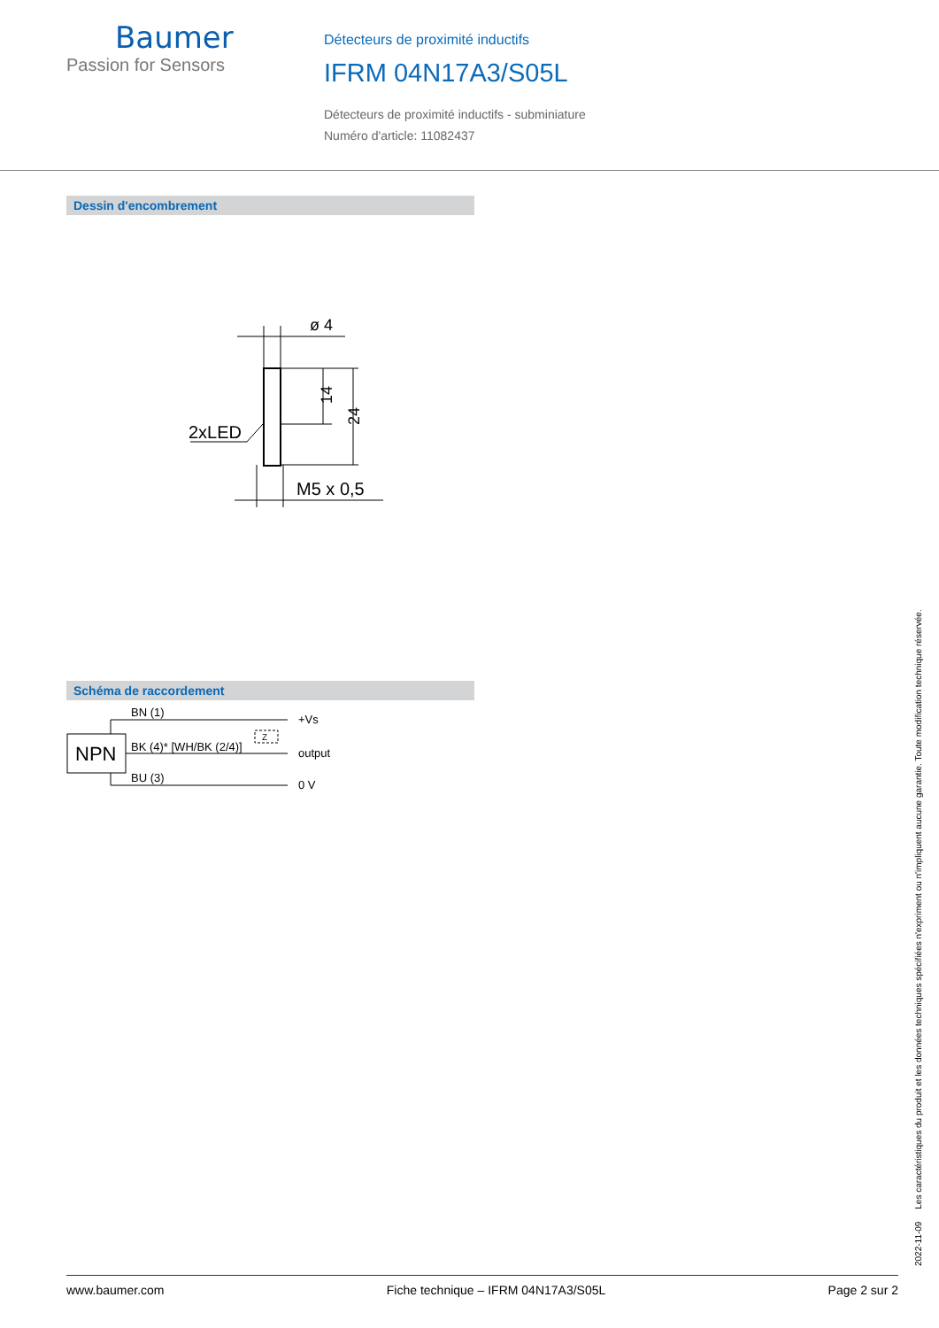Baumer
Passion for Sensors
Détecteurs de proximité inductifs
IFRM 04N17A3/S05L
Détecteurs de proximité inductifs - subminiature
Numéro d'article: 11082437
Dessin d'encombrement
ø 4
2xLED
M5 x 0,5
14
24
Schéma de raccordement
NPN
BN (1)
BK (4)* [WH/BK (2/4)]
BU (3)
Z
+Vs
output
0 V
2022-11-09 Les caractéristiques du produit et les données techniques spécifiées n'expriment ou n'impliquent aucune garantie. Toute modification technique réservée.
www.baumer.com Fiche technique – IFRM 04N17A3/S05L Page 2 sur 2